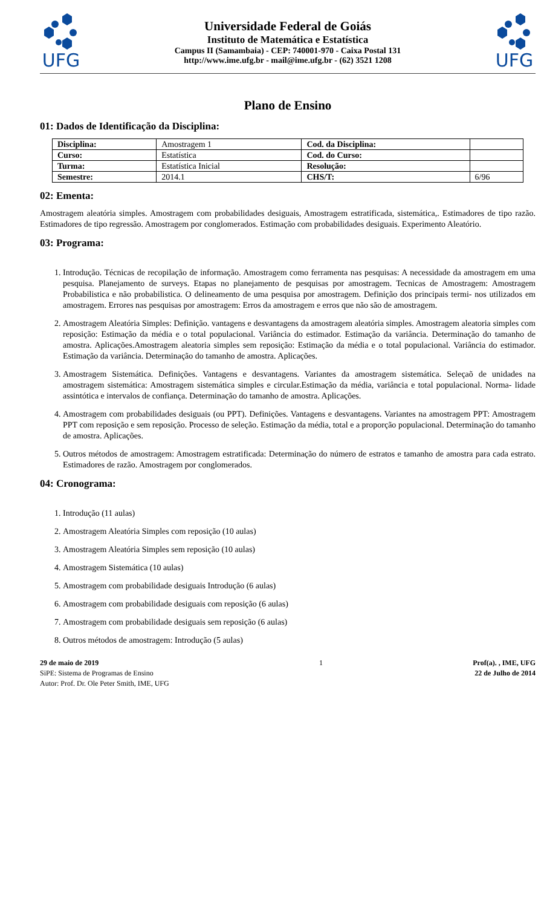UFG
Universidade Federal de Goiás
Instituto de Matemática e Estatística
Campus II (Samambaia) - CEP: 740001-970 - Caixa Postal 131
http://www.ime.ufg.br - mail@ime.ufg.br - (62) 3521 1208
UFG
Plano de Ensino
01: Dados de Identificação da Disciplina:
| Disciplina: | Amostragem 1 | Cod. da Disciplina: | |
| Curso: | Estatística | Cod. do Curso: | |
| Turma: | Estatística Inicial | Resolução: | |
| Semestre: | 2014.1 | CHS/T: | 6/96 |
02: Ementa:
Amostragem aleatória simples. Amostragem com probabilidades desiguais, Amostragem estratificada, sistemática,. Estimadores de tipo razão. Estimadores de tipo regressão. Amostragem por conglomerados. Estimação com probabilidades desiguais. Experimento Aleatório.
03: Programa:
1. Introdução. Técnicas de recopilação de informação. Amostragem como ferramenta nas pesquisas: A necessidade da amostragem em uma pesquisa. Planejamento de surveys. Etapas no planejamento de pesquisas por amostragem. Tecnicas de Amostragem: Amostragem Probabilistica e não probabilistica. O delineamento de uma pesquisa por amostragem. Definição dos principais termi- nos utilizados em amostragem. Errores nas pesquisas por amostragem: Erros da amostragem e erros que não são de amostragem.
2. Amostragem Aleatória Simples: Definição. vantagens e desvantagens da amostragem aleatória simples. Amostragem aleatoria simples com reposição: Estimação da média e o total populacional. Variância do estimador. Estimação da variância. Determinação do tamanho de amostra. Aplicações.Amostragem aleatoria simples sem reposição: Estimação da média e o total populacional. Variância do estimador. Estimação da variância. Determinação do tamanho de amostra. Aplicações.
3. Amostragem Sistemática. Definições. Vantagens e desvantagens. Variantes da amostragem sistemática. Seleçaõ de unidades na amostragem sistemática: Amostragem sistemática simples e circular.Estimação da média, variância e total populacional. Norma- lidade assintótica e intervalos de confiança. Determinação do tamanho de amostra. Aplicações.
4. Amostragem com probabilidades desiguais (ou PPT). Definições. Vantagens e desvantagens. Variantes na amostragem PPT: Amostragem PPT com reposição e sem reposição. Processo de seleção. Estimação da média, total e a proporção populacional. Determinação do tamanho de amostra. Aplicações.
5. Outros métodos de amostragem: Amostragem estratificada: Determinação do número de estratos e tamanho de amostra para cada estrato. Estimadores de razão. Amostragem por conglomerados.
04: Cronograma:
1. Introdução (11 aulas)
2. Amostragem Aleatória Simples com reposição (10 aulas)
3. Amostragem Aleatória Simples sem reposição (10 aulas)
4. Amostragem Sistemática (10 aulas)
5. Amostragem com probabilidade desiguais Introdução (6 aulas)
6. Amostragem com probabilidade desiguais com reposição (6 aulas)
7. Amostragem com probabilidade desiguais sem reposição (6 aulas)
8. Outros métodos de amostragem: Introdução (5 aulas)
29 de maio de 2019
SiPE: Sistema de Programas de Ensino
Autor: Prof. Dr. Ole Peter Smith, IME, UFG
1 Prof(a). , IME, UFG
22 de Julho de 2014